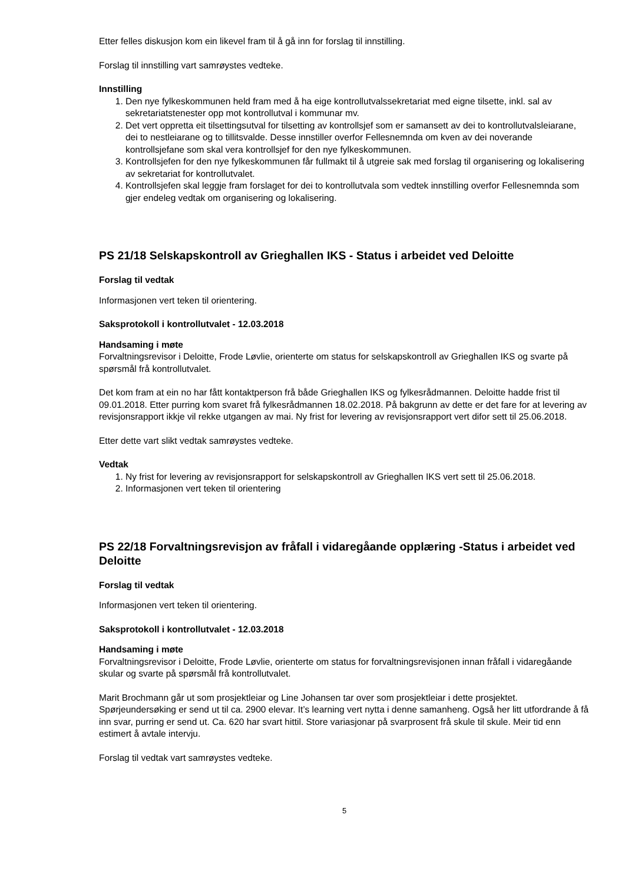Etter felles diskusjon kom ein likevel fram til å gå inn for forslag til innstilling.
Forslag til innstilling vart samrøystes vedteke.
Innstilling
1. Den nye fylkeskommunen held fram med å ha eige kontrollutvalssekretariat med eigne tilsette, inkl. sal av sekretariatstenester opp mot kontrollutval i kommunar mv.
2. Det vert oppretta eit tilsettingsutval for tilsetting av kontrollsjef som er samansett av dei to kontrollutvalsleiarane, dei to nestleiarane og to tillitsvalde. Desse innstiller overfor Fellesnemnda om kven av dei noverande kontrollsjefane som skal vera kontrollsjef for den nye fylkeskommunen.
3. Kontrollsjefen for den nye fylkeskommunen får fullmakt til å utgreie sak med forslag til organisering og lokalisering av sekretariat for kontrollutvalet.
4. Kontrollsjefen skal leggje fram forslaget for dei to kontrollutvala som vedtek innstilling overfor Fellesnemnda som gjer endeleg vedtak om organisering og lokalisering.
PS 21/18 Selskapskontroll av Grieghallen IKS - Status i arbeidet ved Deloitte
Forslag til vedtak
Informasjonen vert teken til orientering.
Saksprotokoll i kontrollutvalet - 12.03.2018
Handsaming i møte
Forvaltningsrevisor i Deloitte, Frode Løvlie, orienterte om status for selskapskontroll av Grieghallen IKS og svarte på spørsmål frå kontrollutvalet.
Det kom fram at ein no har fått kontaktperson frå både Grieghallen IKS og fylkesrådmannen. Deloitte hadde frist til 09.01.2018. Etter purring kom svaret frå fylkesrådmannen 18.02.2018. På bakgrunn av dette er det fare for at levering av revisjonsrapport ikkje vil rekke utgangen av mai. Ny frist for levering av revisjonsrapport vert difor sett til 25.06.2018.
Etter dette vart slikt vedtak samrøystes vedteke.
Vedtak
1. Ny frist for levering av revisjonsrapport for selskapskontroll av Grieghallen IKS vert sett til 25.06.2018.
2. Informasjonen vert teken til orientering
PS 22/18 Forvaltningsrevisjon av fråfall i vidaregåande opplæring -Status i arbeidet ved Deloitte
Forslag til vedtak
Informasjonen vert teken til orientering.
Saksprotokoll i kontrollutvalet - 12.03.2018
Handsaming i møte
Forvaltningsrevisor i Deloitte, Frode Løvlie, orienterte om status for forvaltningsrevisjonen innan fråfall i vidaregåande skular og svarte på spørsmål frå kontrollutvalet.
Marit Brochmann går ut som prosjektleiar og Line Johansen tar over som prosjektleiar i dette prosjektet. Spørjeundersøking er send ut til ca. 2900 elevar. It’s learning vert nytta i denne samanheng. Også her litt utfordrande å få inn svar, purring er send ut. Ca. 620 har svart hittil. Store variasjonar på svarprosent frå skule til skule. Meir tid enn estimert å avtale intervju.
Forslag til vedtak vart samrøystes vedteke.
5